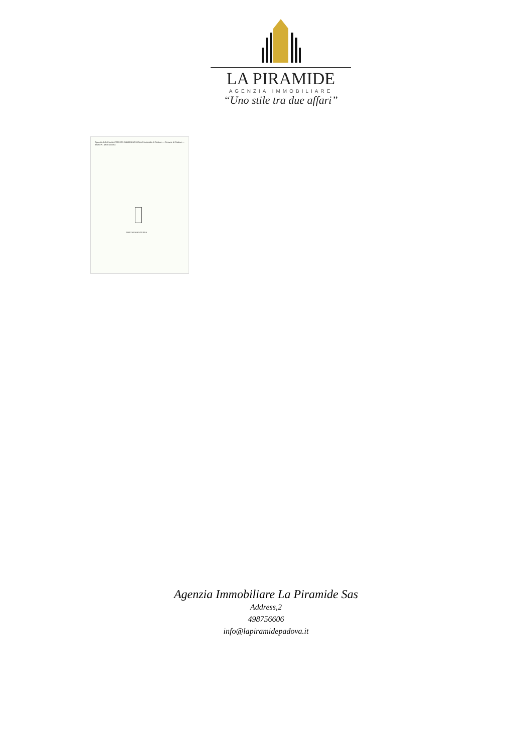LA PIRAMIDE
AGENZIA IMMOBILIARE
“Uno stile tra due affari”
Agenzia delle Entrate CATASTO FABBRICATI Ufficio Provinciale di Padova — Comune di Padova — all'atto N. 48 di raccolta
PIANTA PIANO TERRA
Agenzia Immobiliare La Piramide Sas
Address,2
498756606
info@lapiramidepadova.it